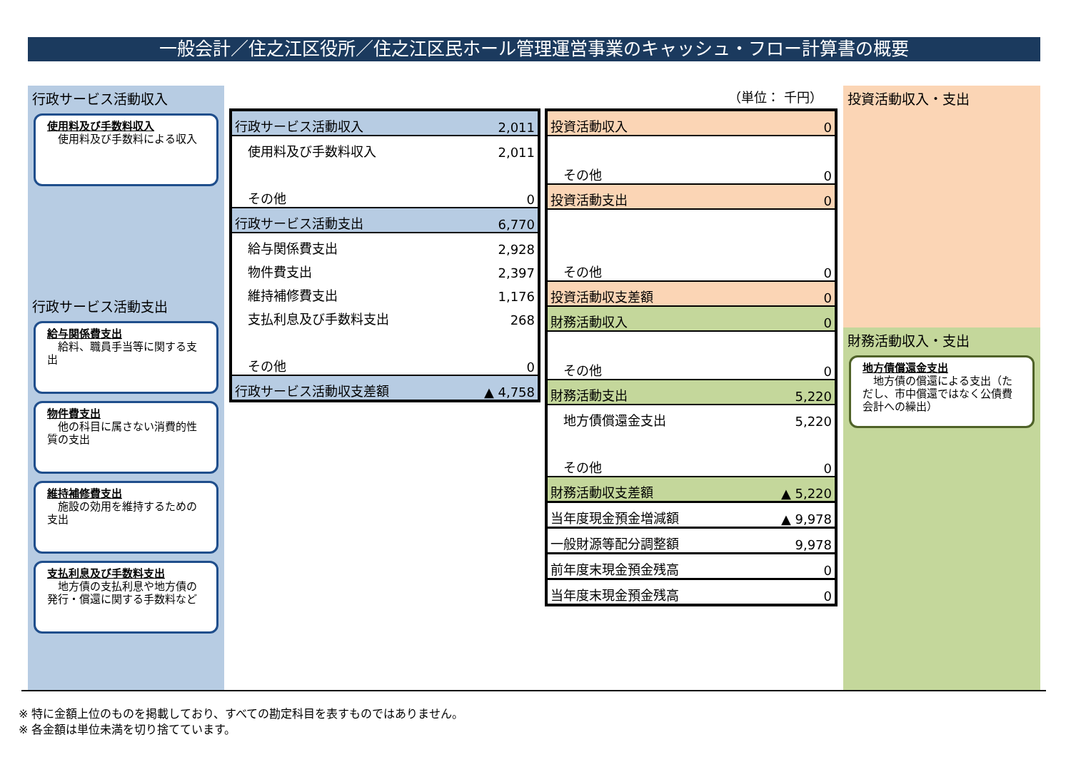一般会計／住之江区役所／住之江区民ホール管理運営事業のキャッシュ・フロー計算書の概要
行政サービス活動収入
使用料及び手数料収入
　使用料及び手数料による収入
行政サービス活動支出
給与関係費支出
　給料、職員手当等に関する支出
物件費支出
　他の科目に属さない消費的性質の支出
維持補修費支出
　施設の効用を維持するための支出
支払利息及び手数料支出
　地方債の支払利息や地方債の発行・償還に関する手数料など
投資活動収入・支出
財務活動収入・支出
地方債償還金支出
　地方債の償還による支出（ただし、市中償還ではなく公債費会計への繰出）
（単位： 千円）
| 行政サービス活動収入 | 2,011 |
| 使用料及び手数料収入 | 2,011 |
| その他 | 0 |
| 行政サービス活動支出 | 6,770 |
| 給与関係費支出 | 2,928 |
| 物件費支出 | 2,397 |
| 維持補修費支出 | 1,176 |
| 支払利息及び手数料支出 | 268 |
| その他 | 0 |
| 行政サービス活動収支差額 | ▲ 4,758 |
| 投資活動収入 | 0 |
| その他 | 0 |
| 投資活動支出 | 0 |
| その他 | 0 |
| 投資活動収支差額 | 0 |
| 財務活動収入 | 0 |
| その他 | 0 |
| 財務活動支出 | 5,220 |
| 地方債償還金支出 | 5,220 |
| その他 | 0 |
| 財務活動収支差額 | ▲ 5,220 |
| 当年度現金預金増減額 | ▲ 9,978 |
| 一般財源等配分調整額 | 9,978 |
| 前年度末現金預金残高 | 0 |
| 当年度末現金預金残高 | 0 |
※ 特に金額上位のものを掲載しており、すべての勘定科目を表すものではありません。
※ 各金額は単位未満を切り捨てています。